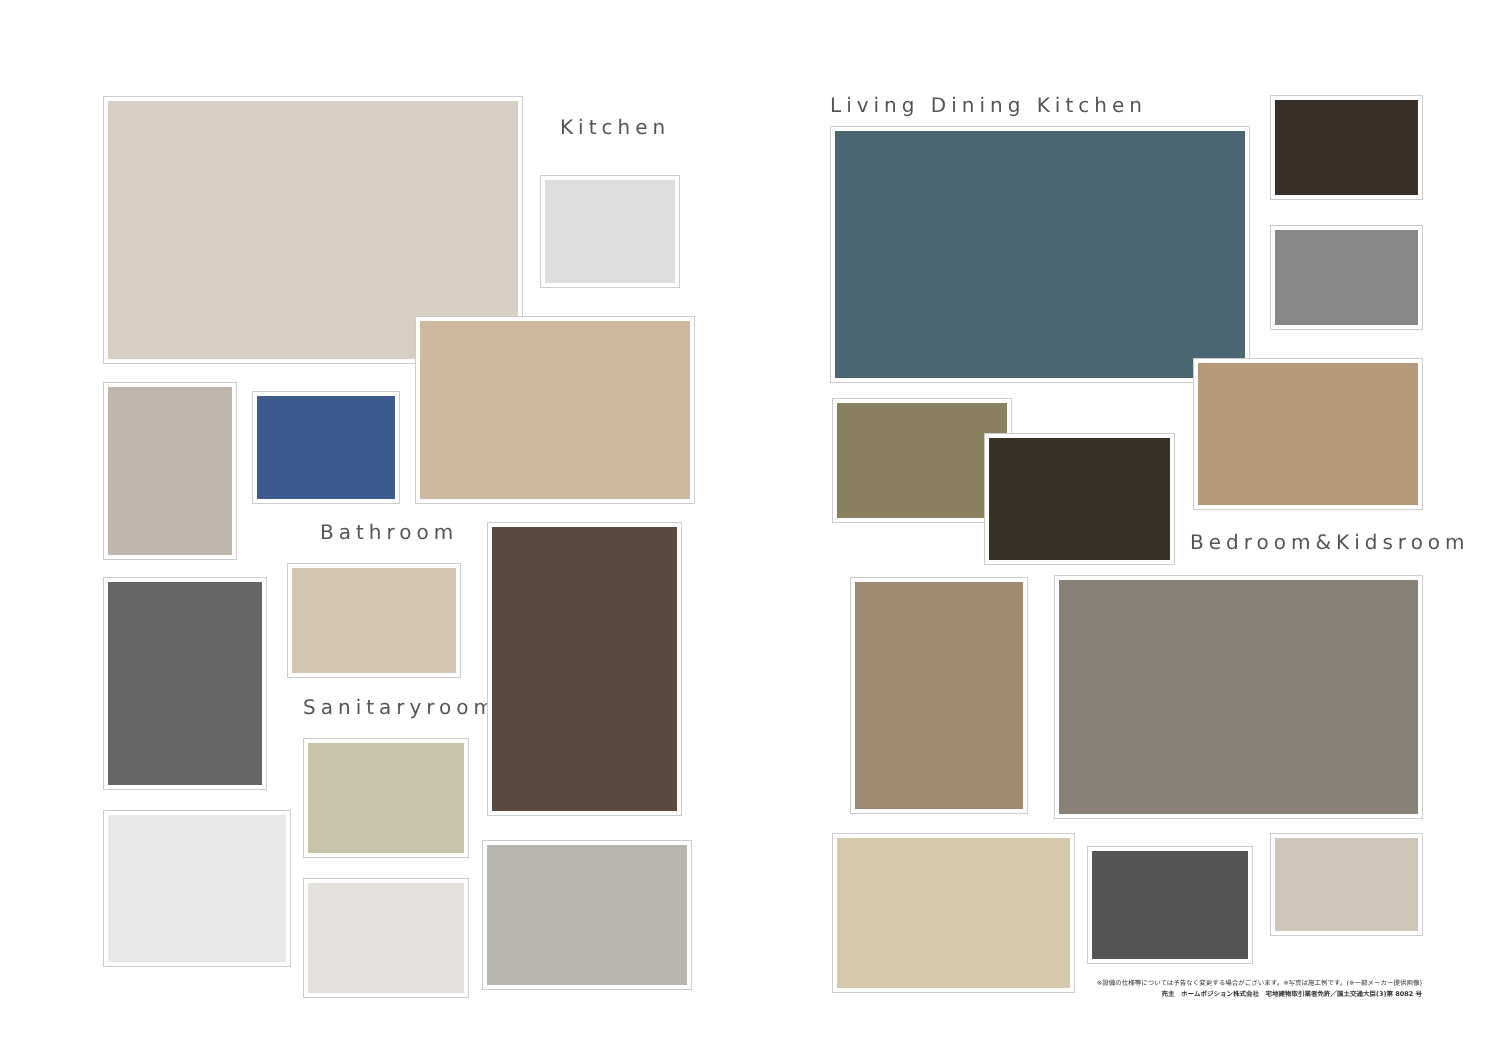Kitchen
Bathroom
Sanitaryroom
Living Dining Kitchen
Bedroom&Kidsroom
※設備の仕様等については予告なく変更する場合がございます。※写真は施工例です。(※一部メーカー提供画像)
売主　ホームポジション株式会社　宅地建物取引業者免許／国土交通大臣(3)第 8082 号